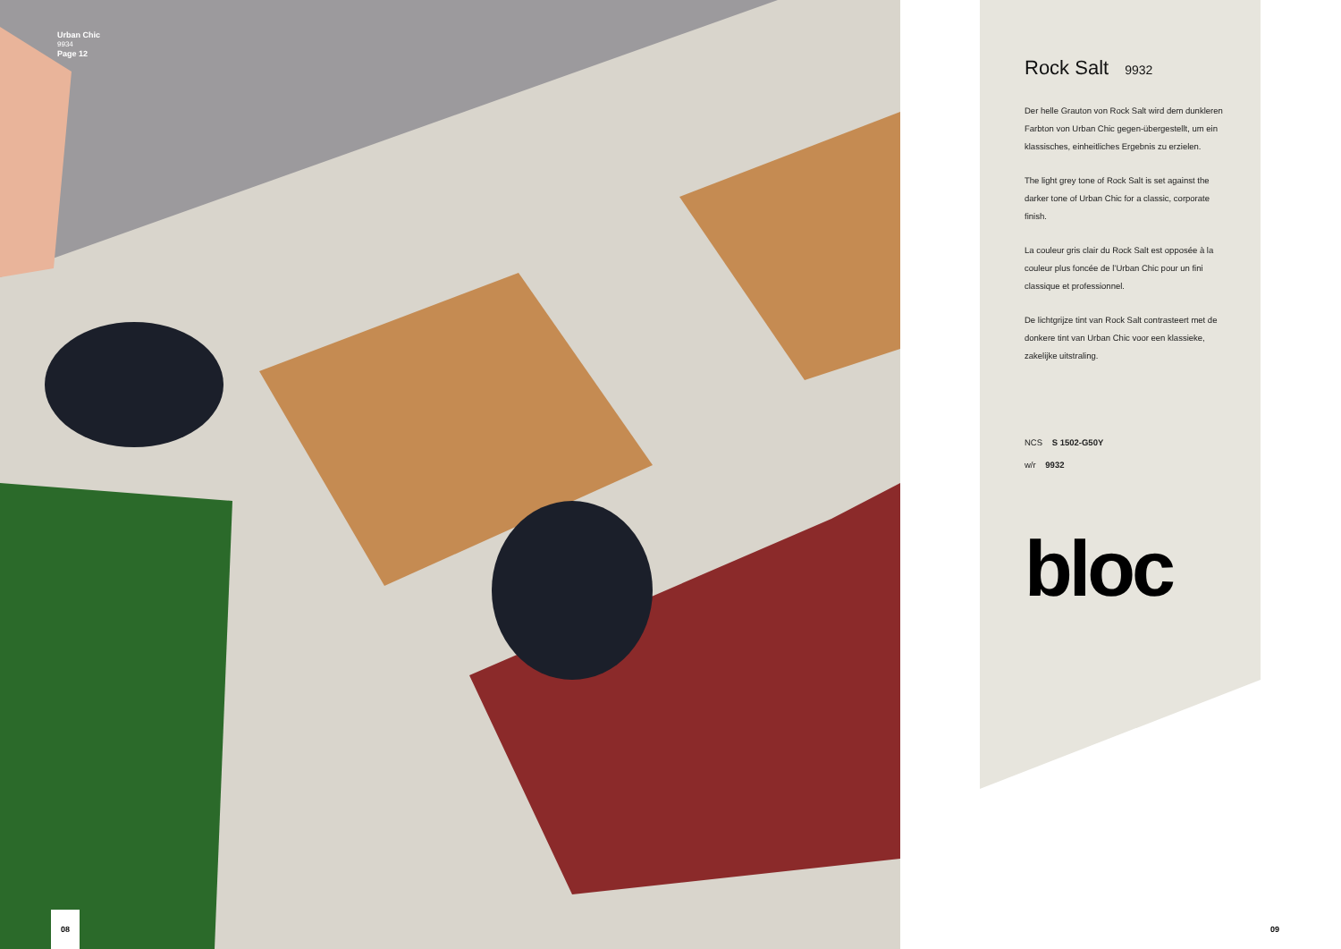Urban Chic
9934
Page 12
08
Rock Salt 9932
Der helle Grauton von Rock Salt wird dem dunkleren Farbton von Urban Chic gegen-übergestellt, um ein klassisches, einheitliches Ergebnis zu erzielen.
The light grey tone of Rock Salt is set against the darker tone of Urban Chic for a classic, corporate finish.
La couleur gris clair du Rock Salt est opposée à la couleur plus foncée de l’Urban Chic pour un fini classique et professionnel.
De lichtgrijze tint van Rock Salt contrasteert met de donkere tint van Urban Chic voor een klassieke, zakelijke uitstraling.
NCS S 1502-G50Y
w/r 9932
bloc
09